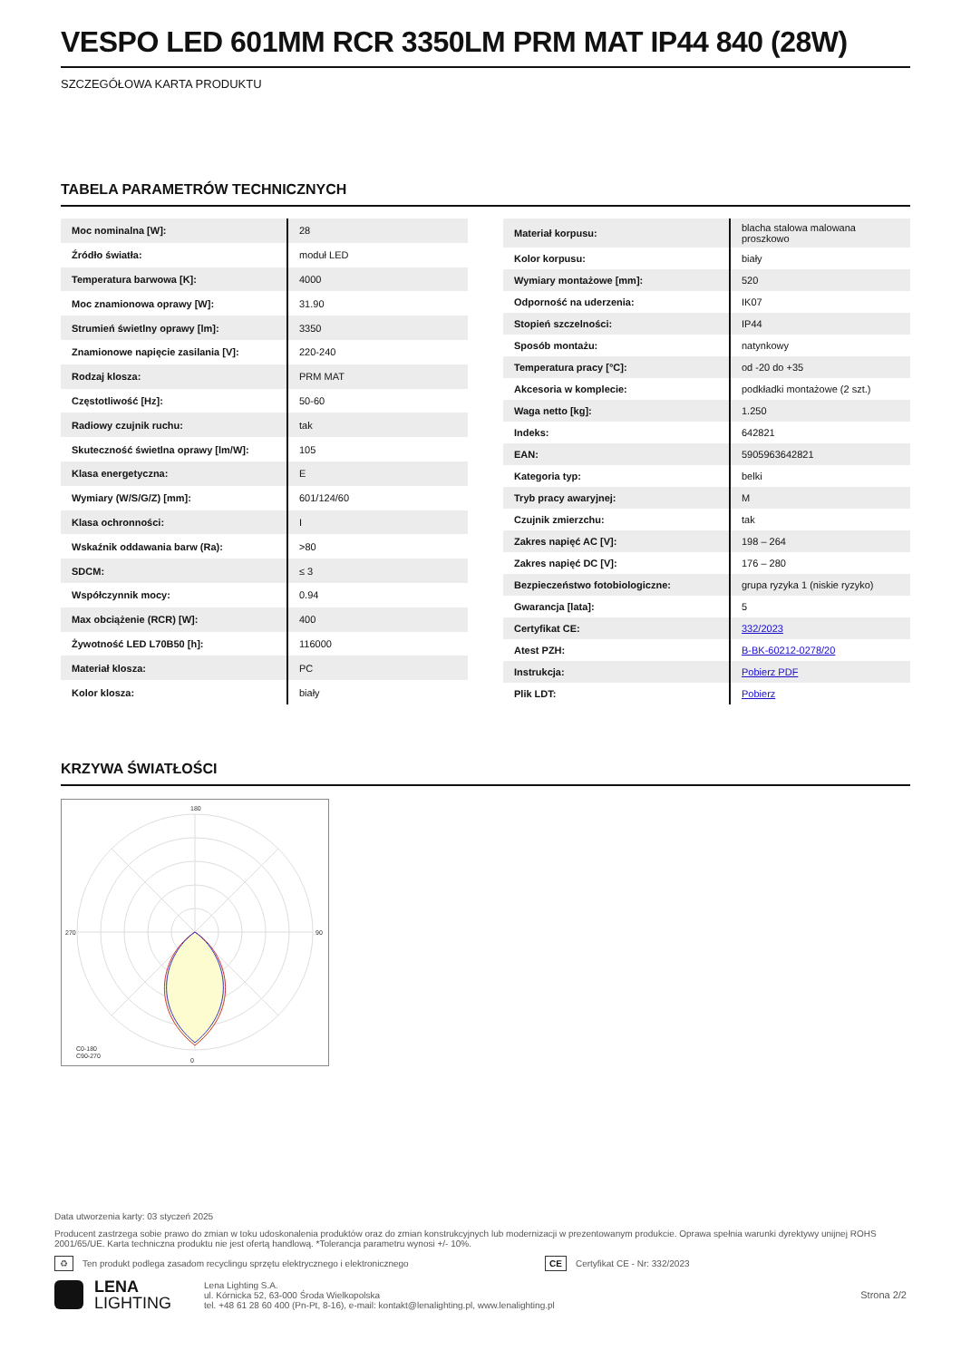VESPO LED 601MM RCR 3350LM PRM MAT IP44 840 (28W)
SZCZEGÓŁOWA KARTA PRODUKTU
TABELA PARAMETRÓW TECHNICZNYCH
| Moc nominalna [W]: | 28 |
| Źródło światła: | moduł LED |
| Temperatura barwowa [K]: | 4000 |
| Moc znamionowa oprawy [W]: | 31.90 |
| Strumień świetlny oprawy [lm]: | 3350 |
| Znamionowe napięcie zasilania [V]: | 220-240 |
| Rodzaj klosza: | PRM MAT |
| Częstotliwość [Hz]: | 50-60 |
| Radiowy czujnik ruchu: | tak |
| Skuteczność świetlna oprawy [lm/W]: | 105 |
| Klasa energetyczna: | E |
| Wymiary (W/S/G/Z) [mm]: | 601/124/60 |
| Klasa ochronności: | I |
| Wskaźnik oddawania barw (Ra): | >80 |
| SDCM: | ≤ 3 |
| Współczynnik mocy: | 0.94 |
| Max obciążenie (RCR) [W]: | 400 |
| Żywotność LED L70B50 [h]: | 116000 |
| Materiał klosza: | PC |
| Kolor klosza: | biały |
| Materiał korpusu: | blacha stalowa malowana proszkowo |
| Kolor korpusu: | biały |
| Wymiary montażowe [mm]: | 520 |
| Odporność na uderzenia: | IK07 |
| Stopień szczelności: | IP44 |
| Sposób montażu: | natynkowy |
| Temperatura pracy [°C]: | od -20 do +35 |
| Akcesoria w komplecie: | podkładki montażowe (2 szt.) |
| Waga netto [kg]: | 1.250 |
| Indeks: | 642821 |
| EAN: | 5905963642821 |
| Kategoria typ: | belki |
| Tryb pracy awaryjnej: | M |
| Czujnik zmierzchu: | tak |
| Zakres napięć AC [V]: | 198 – 264 |
| Zakres napięć DC [V]: | 176 – 280 |
| Bezpieczeństwo fotobiologiczne: | grupa ryzyka 1 (niskie ryzyko) |
| Gwarancja [lata]: | 5 |
| Certyfikat CE: | 332/2023 |
| Atest PZH: | B-BK-60212-0278/20 |
| Instrukcja: | Pobierz PDF |
| Plik LDT: | Pobierz |
KRZYWA ŚWIATŁOŚCI
180
0
270
90
C0-180
C90-270
Data utworzenia karty: 03 styczeń 2025
Producent zastrzega sobie prawo do zmian w toku udoskonalenia produktów oraz do zmian konstrukcyjnych lub modernizacji w prezentowanym produkcie. Oprawa spełnia warunki dyrektywy unijnej ROHS 2001/65/UE. Karta techniczna produktu nie jest ofertą handlową. *Tolerancja parametru wynosi +/- 10%.
♻ Ten produkt podlega zasadom recyclingu sprzętu elektrycznego i elektronicznego CE Certyfikat CE - Nr: 332/2023
LENA
LIGHTING
Lena Lighting S.A.
ul. Kórnicka 52, 63-000 Środa Wielkopolska
tel. +48 61 28 60 400 (Pn-Pt, 8-16), e-mail: kontakt@lenalighting.pl, www.lenalighting.pl
Strona 2/2